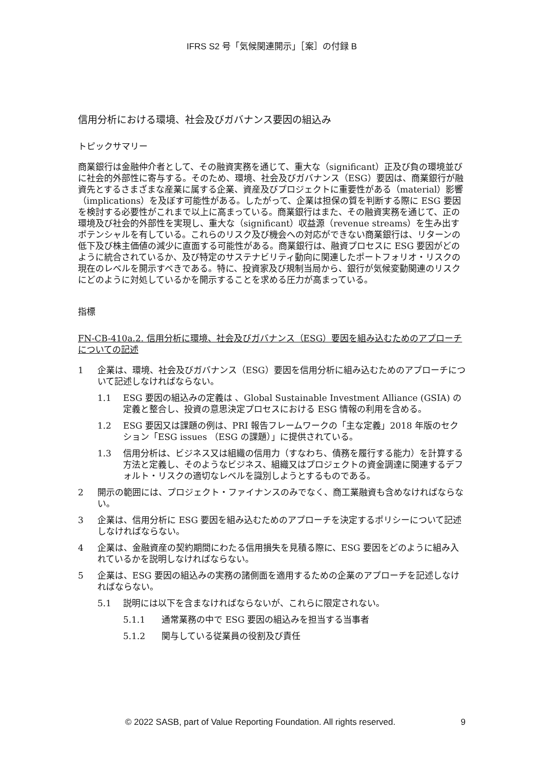IFRS S2 号「気候関連開示」［案］の付録 B
信用分析における環境、社会及びガバナンス要因の組込み
トピックサマリー
商業銀行は金融仲介者として、その融資実務を通じて、重大な（significant）正及び負の環境並びに社会的外部性に寄与する。そのため、環境、社会及びガバナンス（ESG）要因は、商業銀行が融資先とするさまざまな産業に属する企業、資産及びプロジェクトに重要性がある（material）影響（implications）を及ぼす可能性がある。したがって、企業は担保の質を判断する際に ESG 要因を検討する必要性がこれまで以上に高まっている。商業銀行はまた、その融資実務を通じて、正の環境及び社会的外部性を実現し、重大な（significant）収益源（revenue streams）を生み出すポテンシャルを有している。これらのリスク及び機会への対応ができない商業銀行は、リターンの低下及び株主価値の減少に直面する可能性がある。商業銀行は、融資プロセスに ESG 要因がどのように統合されているか、及び特定のサステナビリティ動向に関連したポートフォリオ・リスクの現在のレベルを開示すべきである。特に、投資家及び規制当局から、銀行が気候変動関連のリスクにどのように対処しているかを開示することを求める圧力が高まっている。
指標
FN-CB-410a.2. 信用分析に環境、社会及びガバナンス（ESG）要因を組み込むためのアプローチについての記述
1 企業は、環境、社会及びガバナンス（ESG）要因を信用分析に組み込むためのアプローチについて記述しなければならない。
1.1 ESG 要因の組込みの定義は 、Global Sustainable Investment Alliance (GSIA) の定義と整合し、投資の意思決定プロセスにおける ESG 情報の利用を含める。
1.2 ESG 要因又は課題の例は、PRI 報告フレームワークの「主な定義」2018 年版のセクション「ESG issues （ESG の課題）」に提供されている。
1.3 信用分析は、ビジネス又は組織の信用力（すなわち、債務を履行する能力）を計算する方法と定義し、そのようなビジネス、組織又はプロジェクトの資金調達に関連するデフォルト・リスクの適切なレベルを識別しようとするものである。
2 開示の範囲には、プロジェクト・ファイナンスのみでなく、商工業融資も含めなければならない。
3 企業は、信用分析に ESG 要因を組み込むためのアプローチを決定するポリシーについて記述しなければならない。
4 企業は、金融資産の契約期間にわたる信用損失を見積る際に、ESG 要因をどのように組み入れているかを説明しなければならない。
5 企業は、ESG 要因の組込みの実務の諸側面を適用するための企業のアプローチを記述しなければならない。
5.1 説明には以下を含まなければならないが、これらに限定されない。
5.1.1 通常業務の中で ESG 要因の組込みを担当する当事者
5.1.2 関与している従業員の役割及び責任
© 2022 SASB, part of Value Reporting Foundation. All rights reserved. 9